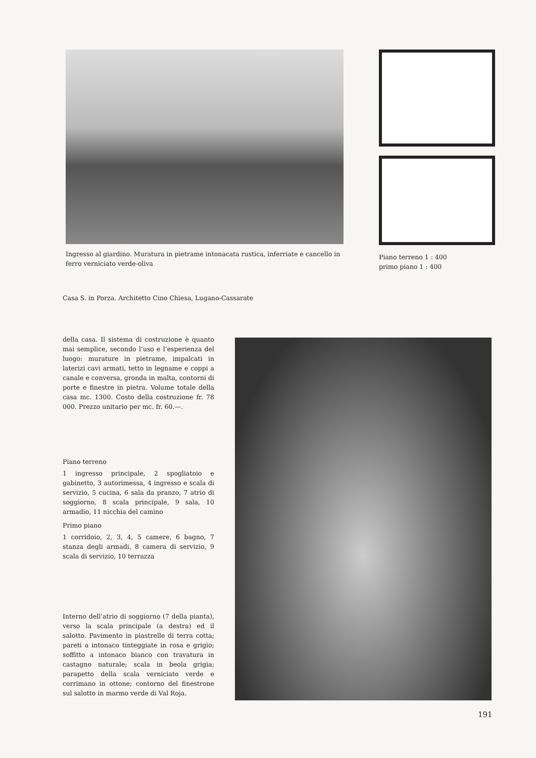Ingresso al giardino. Muratura in pietrame intonacata rustica, inferriate e cancello in ferro verniciato verde-oliva
Piano terreno 1 : 400
primo piano 1 : 400
Casa S. in Porza. Architetto Cino Chiesa, Lugano-Cassarate
della casa. Il sistema di costruzione è quanto mai semplice, secondo l’uso e l’esperienza del luogo: murature in pietrame, impalcati in laterizi cavi armati, tetto in legname e coppi a canale e conversa, gronda in malta, contorni di porte e finestre in pietra. Volume totale della casa mc. 1300. Costo della costruzione fr. 78 000. Prezzo unitario per mc. fr. 60.—.
Piano terreno
1 ingresso principale, 2 spogliatoio e gabinetto, 3 autorimessa, 4 ingresso e scala di servizio, 5 cucina, 6 sala da pranzo, 7 atrio di soggiorno, 8 scala principale, 9 sala, 10 armadio, 11 nicchia del camino
Primo piano
1 corridoio, 2, 3, 4, 5 camere, 6 bagno, 7 stanza degli armadi, 8 camera di servizio, 9 scala di servizio, 10 terrazza
Interno dell’atrio di soggiorno (7 della pianta), verso la scala principale (a destra) ed il salotto. Pavimento in piastrelle di terra cotta; pareti a intonaco tinteggiate in rosa e grigio; soffitto a intonaco bianco con travatura in castagno naturale; scala in beola grigia; parapetto della scala verniciato verde e corrimano in ottone; contorno del finestrone sul salotto in marmo verde di Val Roja.
191